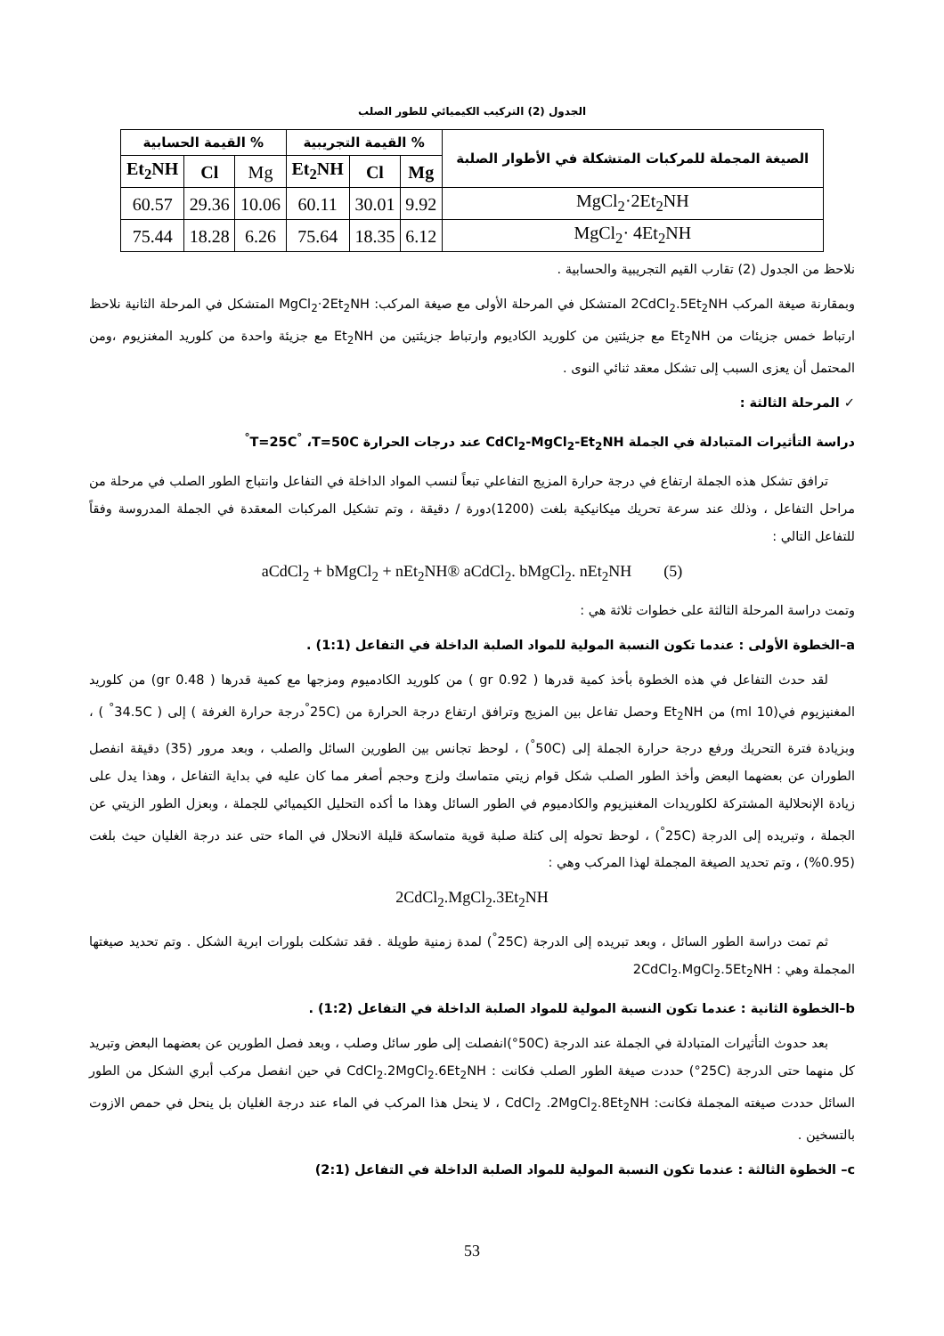الجدول (2) التركيب الكيميائي للطور الصلب
| الصيغة المجملة للمركبات المتشكلة في الأطوار الصلبة | % القيمة التجريبية | | | % القيمة الحسابية | | |
| --- | --- | --- | --- | --- | --- | --- |
| | Mg | Cl | Et<sub>2</sub>NH | Mg | Cl | Et<sub>2</sub>NH |
| MgCl<sub>2</sub>·2Et<sub>2</sub>NH | 9.92 | 30.01 | 60.11 | 10.06 | 29.36 | 60.57 |
| MgCl<sub>2</sub>· 4Et<sub>2</sub>NH | 6.12 | 18.35 | 75.64 | 6.26 | 18.28 | 75.44 |
نلاحظ من الجدول (2) تقارب القيم التجريبية والحسابية .
وبمقارنة صيغة المركب 2CdCl<sub>2</sub>.5Et<sub>2</sub>NH المتشكل في المرحلة الأولى مع صيغة المركب: MgCl<sub>2</sub>·2Et<sub>2</sub>NH المتشكل في المرحلة الثانية نلاحظ ارتباط خمس جزيئات من Et<sub>2</sub>NH مع جزيئتين من كلوريد الكاديوم وارتباط جزيئتين من Et<sub>2</sub>NH مع جزيئة واحدة من كلوريد المغنزيوم ،ومن المحتمل أن يعزى السبب إلى تشكل معقد ثنائي النوى .
✓ المرحلة الثالثة :
دراسة التأثيرات المتبادلة في الجملة CdCl<sub>2</sub>-MgCl<sub>2</sub>-Et<sub>2</sub>NH عند درجات الحرارة T=25C<sup>°</sup> ،T=50C<sup>°</sup>
ترافق تشكل هذه الجملة ارتفاع في درجة حرارة المزيج التفاعلي تبعاً لنسب المواد الداخلة في التفاعل وانتباج الطور الصلب في مرحلة من مراحل التفاعل ، وذلك عند سرعة تحريك ميكانيكية بلغت (1200)دورة / دقيقة ، وتم تشكيل المركبات المعقدة في الجملة المدروسة وفقاً للتفاعل التالي :
aCdCl<sub>2</sub> + bMgCl<sub>2</sub> + nEt<sub>2</sub>NH® aCdCl<sub>2</sub>. bMgCl<sub>2</sub>. nEt<sub>2</sub>NH (5)
وتمت دراسة المرحلة الثالثة على خطوات ثلاثة هي :
a–الخطوة الأولى : عندما تكون النسبة المولية للمواد الصلبة الداخلة في التفاعل (1:1) .
لقد حدث التفاعل في هذه الخطوة بأخذ كمية قدرها ( 0.92 gr ) من كلوريد الكادميوم ومزجها مع كمية قدرها ( 0.48 gr) من كلوريد المغنيزيوم في(10 ml) من Et<sub>2</sub>NH وحصل تفاعل بين المزيج وترافق ارتفاع درجة الحرارة من (25C<sup>°</sup>درجة حرارة الغرفة ) إلى ( 34.5C<sup>°</sup> ) ، وبزيادة فترة التحريك ورفع درجة حرارة الجملة إلى (50C<sup>°</sup>) ، لوحظ تجانس بين الطورين السائل والصلب ، وبعد مرور (35) دقيقة انفصل الطوران عن بعضهما البعض وأخذ الطور الصلب شكل قوام زيتي متماسك ولزج وحجم أصغر مما كان عليه في بداية التفاعل ، وهذا يدل على زيادة الإنحلالية المشتركة لكلوريدات المغنيزيوم والكادميوم في الطور السائل وهذا ما أكده التحليل الكيميائي للجملة ، وبعزل الطور الزيتي عن الجملة ، وتبريده إلى الدرجة (25C<sup>°</sup>) ، لوحظ تحوله إلى كتلة صلبة قوية متماسكة قليلة الانحلال في الماء حتى عند درجة الغليان حيث بلغت (0.95%) ، وتم تحديد الصيغة المجملة لهذا المركب وهي :
2CdCl<sub>2</sub>.MgCl<sub>2</sub>.3Et<sub>2</sub>NH
ثم تمت دراسة الطور السائل ، وبعد تبريده إلى الدرجة (25C<sup>°</sup>) لمدة زمنية طويلة . فقد تشكلت بلورات ابرية الشكل . وتم تحديد صيغتها المجملة وهي : 2CdCl<sub>2</sub>.MgCl<sub>2</sub>.5Et<sub>2</sub>NH
b–الخطوة الثانية : عندما تكون النسبة المولية للمواد الصلبة الداخلة في التفاعل (1:2) .
بعد حدوث التأثيرات المتبادلة في الجملة عند الدرجة (50C°)انفصلت إلى طور سائل وصلب ، وبعد فصل الطورين عن بعضهما البعض وتبريد كل منهما حتى الدرجة (25C°) حددت صيغة الطور الصلب فكانت : CdCl<sub>2</sub>.2MgCl<sub>2</sub>.6Et<sub>2</sub>NH في حين انفصل مركب أبري الشكل من الطور السائل حددت صيغته المجملة فكانت: CdCl<sub>2</sub> .2MgCl<sub>2</sub>.8Et<sub>2</sub>NH ، لا ينحل هذا المركب في الماء عند درجة الغليان بل ينحل في حمص الازوت بالتسخين .
c– الخطوة الثالثة : عندما تكون النسبة المولية للمواد الصلبة الداخلة في التفاعل (2:1)
53